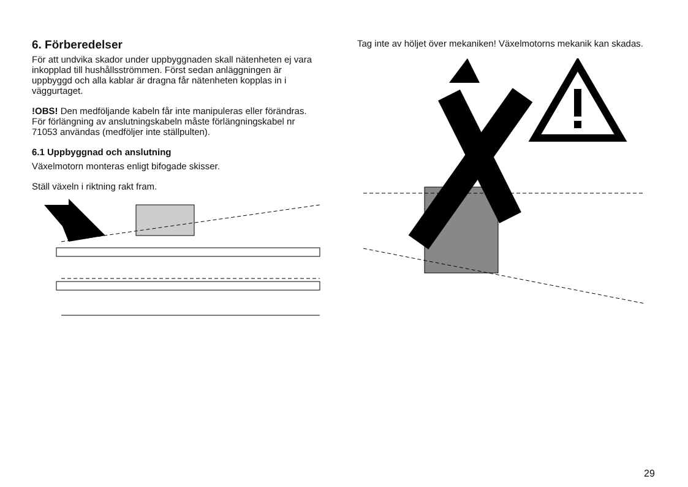6. Förberedelser
För att undvika skador under uppbyggnaden skall nätenheten ej vara inkopplad till hushållsströmmen. Först sedan anläggningen är uppbyggd och alla kablar är dragna får nätenheten kopplas in i väggurtaget.
!OBS! Den medföljande kabeln får inte manipuleras eller förändras. För förlängning av anslutningskabeln måste förlängningskabel nr 71053 användas (medföljer inte ställpulten).
6.1 Uppbyggnad och anslutning
Växelmotorn monteras enligt bifogade skisser.
Ställ växeln i riktning rakt fram.
Tag inte av höljet över mekaniken! Växelmotorns mekanik kan skadas.
29